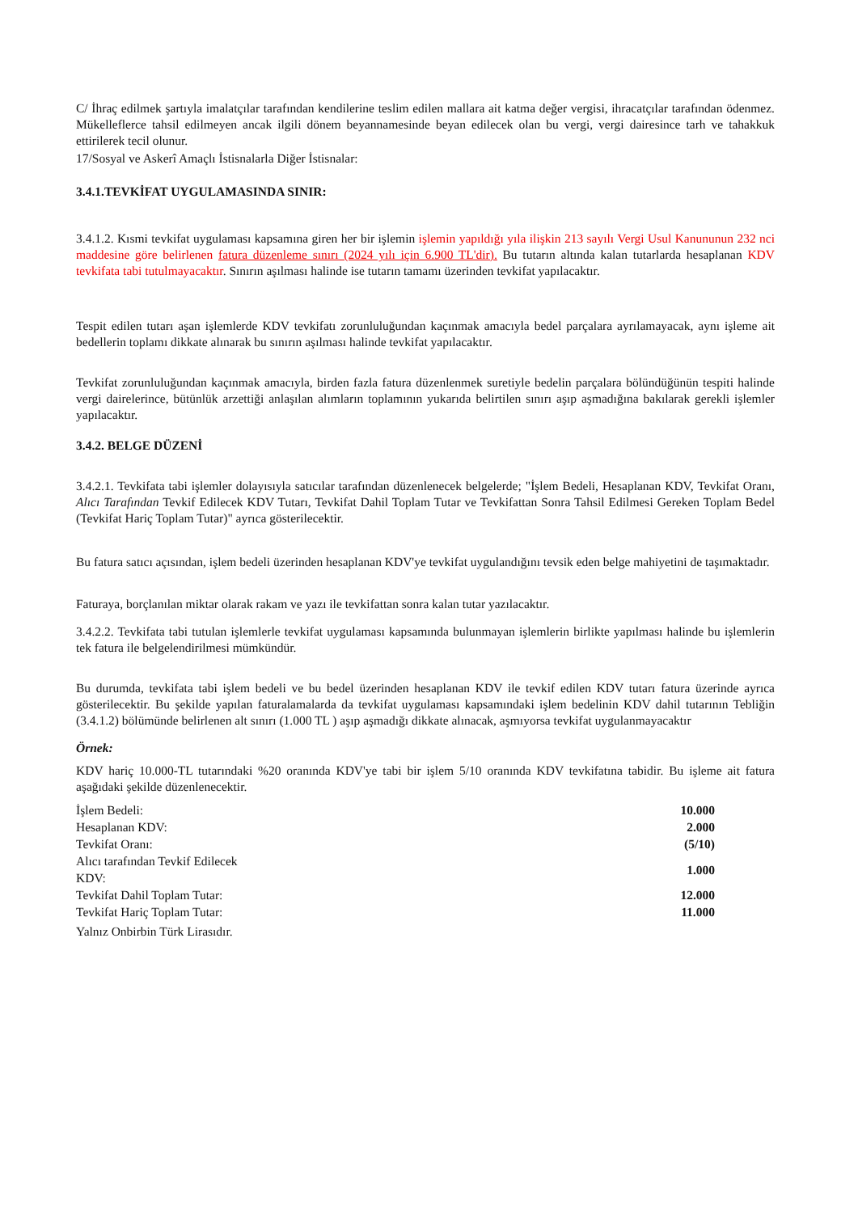C/ İhraç edilmek şartıyla imalatçılar tarafından kendilerine teslim edilen mallara ait katma değer vergisi, ihracatçılar tarafından ödenmez. Mükelleflerce tahsil edilmeyen ancak ilgili dönem beyannamesinde beyan edilecek olan bu vergi, vergi dairesince tarh ve tahakkuk ettirilerek tecil olunur.
17/Sosyal ve Askerî Amaçlı İstisnalarla Diğer İstisnalar:
3.4.1.TEVKİFAT UYGULAMASINDA SINIR:
3.4.1.2. Kısmi tevkifat uygulaması kapsamına giren her bir işlemin işlemin yapıldığı yıla ilişkin 213 sayılı Vergi Usul Kanununun 232 nci maddesine göre belirlenen fatura düzenleme sınırı (2024 yılı için 6.900 TL'dir). Bu tutarın altında kalan tutarlarda hesaplanan KDV tevkifata tabi tutulmayacaktır. Sınırın aşılması halinde ise tutarın tamamı üzerinden tevkifat yapılacaktır.
Tespit edilen tutarı aşan işlemlerde KDV tevkifatı zorunluluğundan kaçınmak amacıyla bedel parçalara ayrılamayacak, aynı işleme ait bedellerin toplamı dikkate alınarak bu sınırın aşılması halinde tevkifat yapılacaktır.
Tevkifat zorunluluğundan kaçınmak amacıyla, birden fazla fatura düzenlenmek suretiyle bedelin parçalara bölündüğünün tespiti halinde vergi dairelerince, bütünlük arzettiği anlaşılan alımların toplamının yukarıda belirtilen sınırı aşıp aşmadığına bakılarak gerekli işlemler yapılacaktır.
3.4.2. BELGE DÜZENİ
3.4.2.1. Tevkifata tabi işlemler dolayısıyla satıcılar tarafından düzenlenecek belgelerde; "İşlem Bedeli, Hesaplanan KDV, Tevkifat Oranı, Alıcı Tarafından Tevkif Edilecek KDV Tutarı, Tevkifat Dahil Toplam Tutar ve Tevkifattan Sonra Tahsil Edilmesi Gereken Toplam Bedel (Tevkifat Hariç Toplam Tutar)" ayrıca gösterilecektir.
Bu fatura satıcı açısından, işlem bedeli üzerinden hesaplanan KDV'ye tevkifat uygulandığını tevsik eden belge mahiyetini de taşımaktadır.
Faturaya, borçlanılan miktar olarak rakam ve yazı ile tevkifattan sonra kalan tutar yazılacaktır.
3.4.2.2. Tevkifata tabi tutulan işlemlerle tevkifat uygulaması kapsamında bulunmayan işlemlerin birlikte yapılması halinde bu işlemlerin tek fatura ile belgelendirilmesi mümkündür.
Bu durumda, tevkifata tabi işlem bedeli ve bu bedel üzerinden hesaplanan KDV ile tevkif edilen KDV tutarı fatura üzerinde ayrıca gösterilecektir. Bu şekilde yapılan faturalamalarda da tevkifat uygulaması kapsamındaki işlem bedelinin KDV dahil tutarının Tebliğin (3.4.1.2) bölümünde belirlenen alt sınırı (1.000 TL ) aşıp aşmadığı dikkate alınacak, aşmıyorsa tevkifat uygulanmayacaktır
Örnek:
KDV hariç 10.000-TL tutarındaki %20 oranında KDV'ye tabi bir işlem 5/10 oranında KDV tevkifatına tabidir. Bu işleme ait fatura aşağıdaki şekilde düzenlenecektir.
| İşlem Bedeli: | 10.000 |
| Hesaplanan KDV: | 2.000 |
| Tevkifat Oranı: | (5/10) |
| Alıcı tarafından Tevkif Edilecek KDV: | 1.000 |
| Tevkifat Dahil Toplam Tutar: | 12.000 |
| Tevkifat Hariç Toplam Tutar: | 11.000 |
Yalnız Onbirbin Türk Lirasıdır.